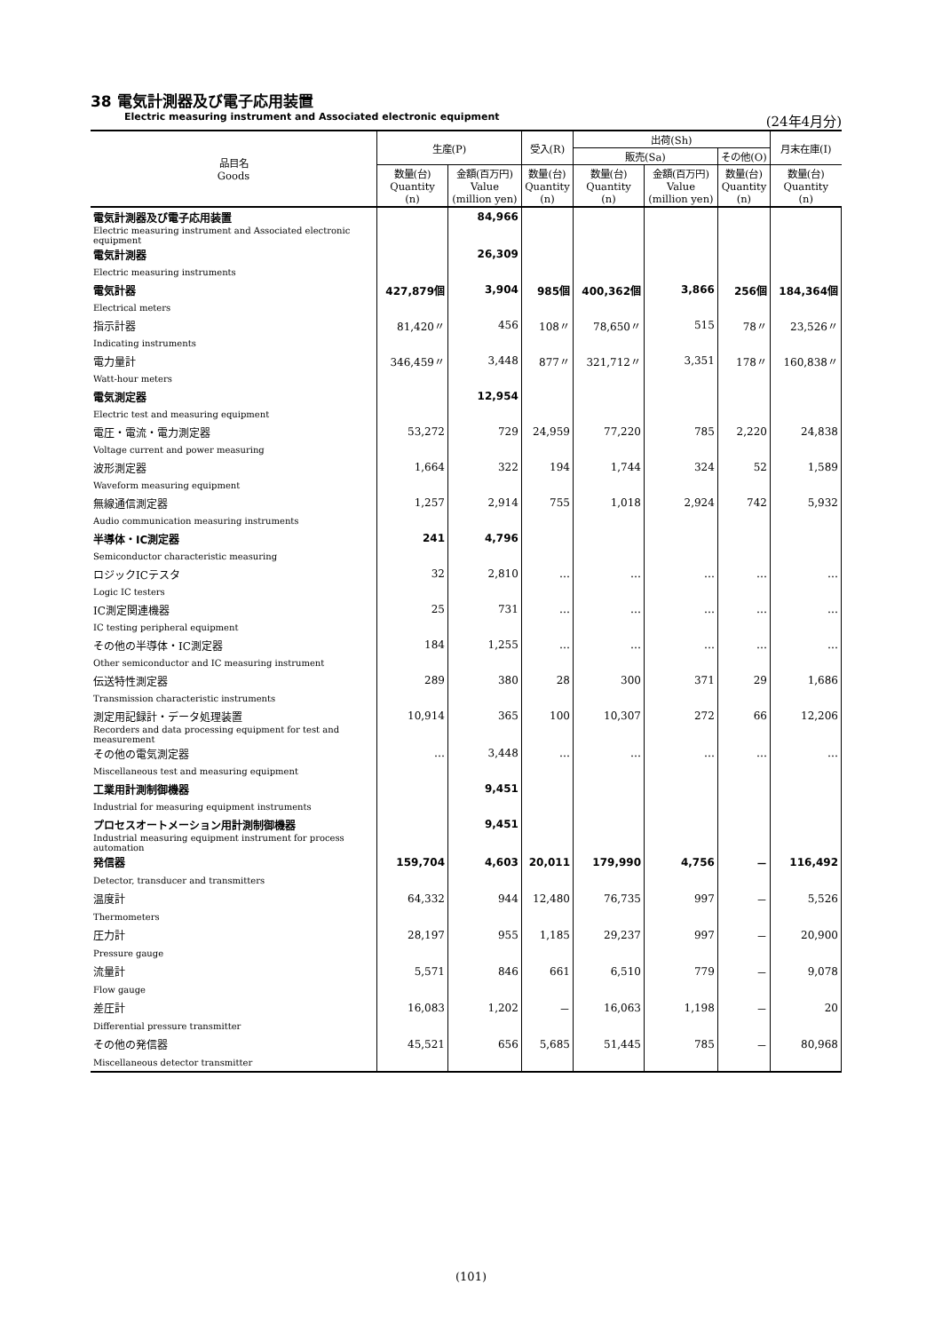38 電気計測器及び電子応用装置
Electric measuring instrument and Associated electronic equipment (24年4月分)
| 品目名 Goods | 生産(P) | | 受入(R) | 出荷(Sh) | | | 月末在庫(I) |
| --- | --- | --- | --- | --- | --- | --- | --- |
| | | | | 販売(Sa) | | その他(O) | |
| | 数量(台) Quantity (n) | 金額(百万円) Value (million yen) | 数量(台) Quantity (n) | 数量(台) Quantity (n) | 金額(百万円) Value (million yen) | 数量(台) Quantity (n) | 数量(台) Quantity (n) |
| 電気計測器及び電子応用装置 | | 84,966 | | | | | |
| Electric measuring instrument and Associated electronic equipment | | | | | | | |
| 電気計測器 | | 26,309 | | | | | |
| Electric measuring instruments | | | | | | | |
| 電気計器 | 427,879個 | 3,904 | 985個 | 400,362個 | 3,866 | 256個 | 184,364個 |
| Electrical meters | | | | | | | |
| 指示計器 | 81,420〃 | 456 | 108〃 | 78,650〃 | 515 | 78〃 | 23,526〃 |
| Indicating instruments | | | | | | | |
| 電力量計 | 346,459〃 | 3,448 | 877〃 | 321,712〃 | 3,351 | 178〃 | 160,838〃 |
| Watt-hour meters | | | | | | | |
| 電気測定器 | | 12,954 | | | | | |
| Electric test and measuring equipment | | | | | | | |
| 電圧・電流・電力測定器 | 53,272 | 729 | 24,959 | 77,220 | 785 | 2,220 | 24,838 |
| Voltage current and power measuring | | | | | | | |
| 波形測定器 | 1,664 | 322 | 194 | 1,744 | 324 | 52 | 1,589 |
| Waveform measuring equipment | | | | | | | |
| 無線通信測定器 | 1,257 | 2,914 | 755 | 1,018 | 2,924 | 742 | 5,932 |
| Audio communication measuring instruments | | | | | | | |
| 半導体・IC測定器 | 241 | 4,796 | | | | | |
| Semiconductor characteristic measuring | | | | | | | |
| ロジックICテスタ | 32 | 2,810 | … | … | … | … | … |
| Logic IC testers | | | | | | | |
| IC測定関連機器 | 25 | 731 | … | … | … | … | … |
| IC testing peripheral equipment | | | | | | | |
| その他の半導体・IC測定器 | 184 | 1,255 | … | … | … | … | … |
| Other semiconductor and IC measuring instrument | | | | | | | |
| 伝送特性測定器 | 289 | 380 | 28 | 300 | 371 | 29 | 1,686 |
| Transmission characteristic instruments | | | | | | | |
| 測定用記録計・データ処理装置 | 10,914 | 365 | 100 | 10,307 | 272 | 66 | 12,206 |
| Recorders and data processing equipment for test and measurement | | | | | | | |
| その他の電気測定器 | … | 3,448 | … | … | … | … | … |
| Miscellaneous test and measuring equipment | | | | | | | |
| 工業用計測制御機器 | | 9,451 | | | | | |
| Industrial for measuring equipment instruments | | | | | | | |
| プロセスオートメーション用計測制御機器 | | 9,451 | | | | | |
| Industrial measuring equipment instrument for process automation | | | | | | | |
| 発信器 | 159,704 | 4,603 | 20,011 | 179,990 | 4,756 | － | 116,492 |
| Detector, transducer and transmitters | | | | | | | |
| 温度計 | 64,332 | 944 | 12,480 | 76,735 | 997 | － | 5,526 |
| Thermometers | | | | | | | |
| 圧力計 | 28,197 | 955 | 1,185 | 29,237 | 997 | － | 20,900 |
| Pressure gauge | | | | | | | |
| 流量計 | 5,571 | 846 | 661 | 6,510 | 779 | － | 9,078 |
| Flow gauge | | | | | | | |
| 差圧計 | 16,083 | 1,202 | － | 16,063 | 1,198 | － | 20 |
| Differential pressure transmitter | | | | | | | |
| その他の発信器 | 45,521 | 656 | 5,685 | 51,445 | 785 | － | 80,968 |
| Miscellaneous detector transmitter | | | | | | | |
(101)